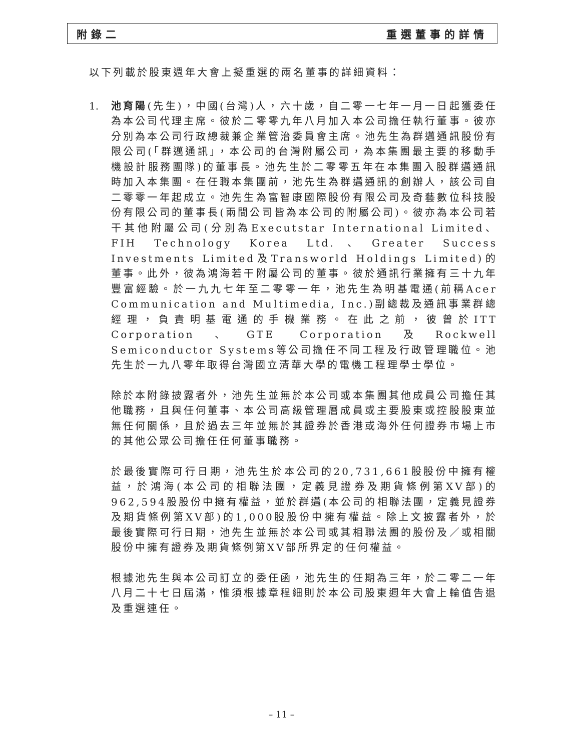附錄二 重選董事的詳情
以下列載於股東週年大會上擬重選的兩名董事的詳細資料：
1. 池育陽(先生)，中國(台灣)人，六十歲，自二零一七年一月一日起獲委任為本公司代理主席。彼於二零零九年八月加入本公司擔任執行董事。彼亦分別為本公司行政總裁兼企業管治委員會主席。池先生為群邁通訊股份有限公司(「群邁通訊」，本公司的台灣附屬公司，為本集團最主要的移動手機設計服務團隊)的董事長。池先生於二零零五年在本集團入股群邁通訊時加入本集團。在任職本集團前，池先生為群邁通訊的創辦人，該公司自二零零一年起成立。池先生為富智康國際股份有限公司及奇藝數位科技股份有限公司的董事長(兩間公司皆為本公司的附屬公司)。彼亦為本公司若干其他附屬公司(分別為Executstar International Limited、FIH Technology Korea Ltd.、Greater Success Investments Limited及Transworld Holdings Limited)的董事。此外，彼為鴻海若干附屬公司的董事。彼於通訊行業擁有三十九年豐富經驗。於一九九七年至二零零一年，池先生為明基電通(前稱Acer Communication and Multimedia, Inc.)副總裁及通訊事業群總經理，負責明基電通的手機業務。在此之前，彼曾於ITT Corporation、GTE Corporation及Rockwell Semiconductor Systems等公司擔任不同工程及行政管理職位。池先生於一九八零年取得台灣國立清華大學的電機工程理學士學位。
除於本附錄披露者外，池先生並無於本公司或本集團其他成員公司擔任其他職務，且與任何董事、本公司高級管理層成員或主要股東或控股股東並無任何關係，且於過去三年並無於其證券於香港或海外任何證券市場上市的其他公眾公司擔任任何董事職務。
於最後實際可行日期，池先生於本公司的20,731,661股股份中擁有權益，於鴻海(本公司的相聯法團，定義見證券及期貨條例第XV部)的962,594股股份中擁有權益，並於群邁(本公司的相聯法團，定義見證券及期貨條例第XV部)的1,000股股份中擁有權益。除上文披露者外，於最後實際可行日期，池先生並無於本公司或其相聯法團的股份及／或相關股份中擁有證券及期貨條例第XV部所界定的任何權益。
根據池先生與本公司訂立的委任函，池先生的任期為三年，於二零二一年八月二十七日屆滿，惟須根據章程細則於本公司股東週年大會上輪值告退及重選連任。
– 11 –